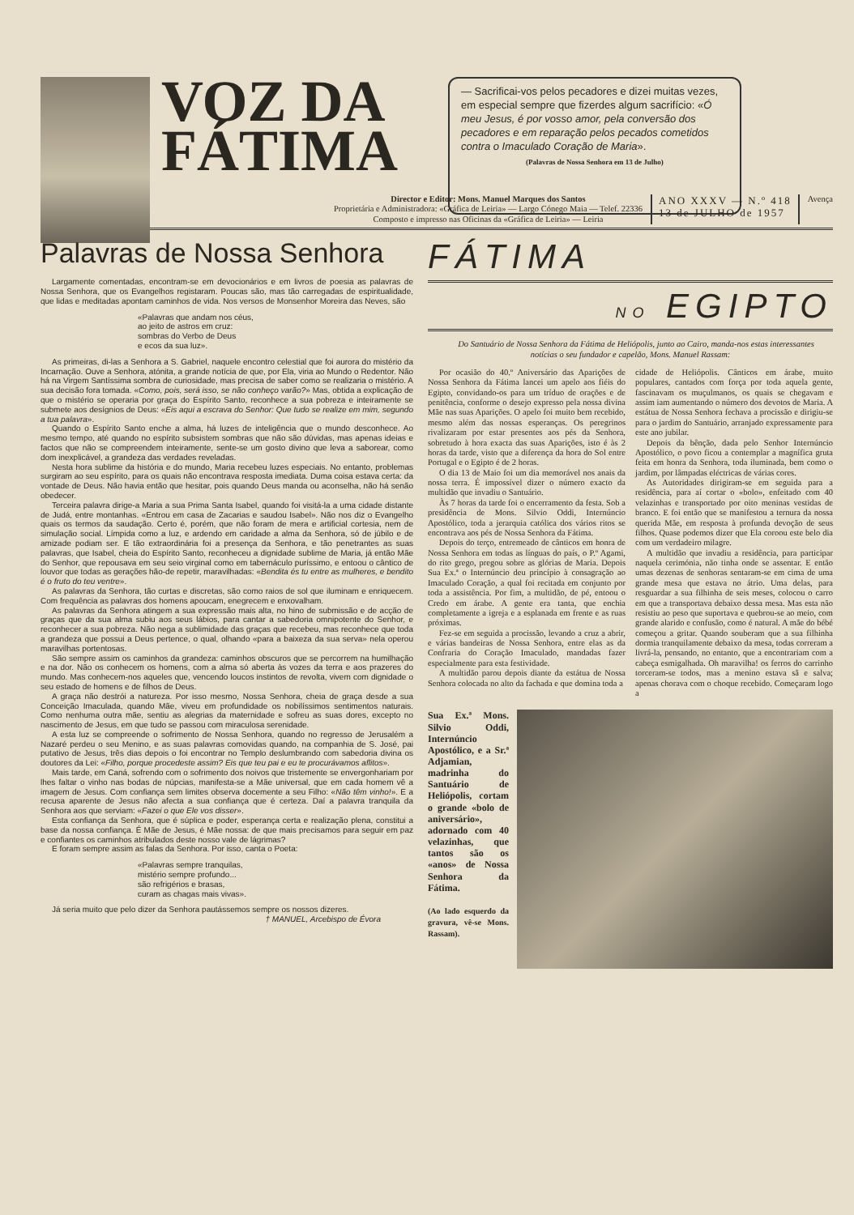VOZ DA
FÁTIMA
— Sacrificai-vos pelos pecadores e dizei muitas vezes, em especial sempre que fizerdes algum sacrifício: «Ó meu Jesus, é por vosso amor, pela conversão dos pecadores e em reparação pelos pecados cometidos contra o Imaculado Coração de Maria».
(Palavras de Nossa Senhora em 13 de Julho)
Director e Editor: Mons. Manuel Marques dos Santos
Proprietária e Administradora: «Gráfica de Leiria» — Largo Cónego Maia — Telef. 22336
Composto e impresso nas Oficinas da «Gráfica de Leiria» — Leiria
ANO XXXV — N.º 418
13 de JULHO de 1957
Avença
Palavras de Nossa Senhora
Largamente comentadas, encontram-se em devocionários e em livros de poesia as palavras de Nossa Senhora, que os Evangelhos registaram. Poucas são, mas tão carregadas de espiritualidade, que lidas e meditadas apontam caminhos de vida. Nos versos de Monsenhor Moreira das Neves, são
«Palavras que andam nos céus,
ao jeito de astros em cruz:
sombras do Verbo de Deus
e ecos da sua luz».
As primeiras, di-las a Senhora a S. Gabriel, naquele encontro celestial que foi aurora do mistério da Incarnação. Ouve a Senhora, atónita, a grande notícia de que, por Ela, viria ao Mundo o Redentor. Não há na Virgem Santíssima sombra de curiosidade, mas precisa de saber como se realizaria o mistério. A sua decisão fora tomada. «Como, pois, será isso, se não conheço varão?» Mas, obtida a explicação de que o mistério se operaria por graça do Espírito Santo, reconhece a sua pobreza e inteiramente se submete aos desígnios de Deus: «Eis aqui a escrava do Senhor: Que tudo se realize em mim, segundo a tua palavra».
Quando o Espírito Santo enche a alma, há luzes de inteligência que o mundo desconhece. Ao mesmo tempo, até quando no espírito subsistem sombras que não são dúvidas, mas apenas ideias e factos que não se compreendem inteiramente, sente-se um gosto divino que leva a saborear, como dom inexplicável, a grandeza das verdades reveladas.
Nesta hora sublime da história e do mundo, Maria recebeu luzes especiais. No entanto, problemas surgiram ao seu espírito, para os quais não encontrava resposta imediata. Duma coisa estava certa: da vontade de Deus. Não havia então que hesitar, pois quando Deus manda ou aconselha, não há senão obedecer.
Terceira palavra dirige-a Maria a sua Prima Santa Isabel, quando foi visitá-la a uma cidade distante de Judá, entre montanhas. «Entrou em casa de Zacarias e saudou Isabel». Não nos diz o Evangelho quais os termos da saudação. Certo é, porém, que não foram de mera e artificial cortesia, nem de simulação social. Límpida como a luz, e ardendo em caridade a alma da Senhora, só de júbilo e de amizade podiam ser. E tão extraordinária foi a presença da Senhora, e tão penetrantes as suas palavras, que Isabel, cheia do Espírito Santo, reconheceu a dignidade sublime de Maria, já então Mãe do Senhor, que repousava em seu seio virginal como em tabernáculo puríssimo, e entoou o cântico de louvor que todas as gerações hão-de repetir, maravilhadas: «Bendita és tu entre as mulheres, e bendito é o fruto do teu ventre».
As palavras da Senhora, tão curtas e discretas, são como raios de sol que iluminam e enriquecem. Com frequência as palavras dos homens apoucam, enegrecem e enxovalham.
As palavras da Senhora atingem a sua expressão mais alta, no hino de submissão e de acção de graças que da sua alma subiu aos seus lábios, para cantar a sabedoria omnipotente do Senhor, e reconhecer a sua pobreza. Não nega a sublimidade das graças que recebeu, mas reconhece que toda a grandeza que possui a Deus pertence, o qual, olhando «para a baixeza da sua serva» nela operou maravilhas portentosas.
São sempre assim os caminhos da grandeza: caminhos obscuros que se percorrem na humilhação e na dor. Não os conhecem os homens, com a alma só aberta às vozes da terra e aos prazeres do mundo. Mas conhecem-nos aqueles que, vencendo loucos instintos de revolta, vivem com dignidade o seu estado de homens e de filhos de Deus.
A graça não destrói a natureza. Por isso mesmo, Nossa Senhora, cheia de graça desde a sua Conceição Imaculada, quando Mãe, viveu em profundidade os nobilíssimos sentimentos naturais. Como nenhuma outra mãe, sentiu as alegrias da maternidade e sofreu as suas dores, excepto no nascimento de Jesus, em que tudo se passou com miraculosa serenidade.
A esta luz se compreende o sofrimento de Nossa Senhora, quando no regresso de Jerusalém a Nazaré perdeu o seu Menino, e as suas palavras comovidas quando, na companhia de S. José, pai putativo de Jesus, três dias depois o foi encontrar no Templo deslumbrando com sabedoria divina os doutores da Lei: «Filho, porque procedeste assim? Eis que teu pai e eu te procurávamos aflitos».
Mais tarde, em Caná, sofrendo com o sofrimento dos noivos que tristemente se envergonhariam por lhes faltar o vinho nas bodas de núpcias, manifesta-se a Mãe universal, que em cada homem vê a imagem de Jesus. Com confiança sem limites observa docemente a seu Filho: «Não têm vinho!». E a recusa aparente de Jesus não afecta a sua confiança que é certeza. Daí a palavra tranquila da Senhora aos que serviam: «Fazei o que Ele vos disser».
Esta confiança da Senhora, que é súplica e poder, esperança certa e realização plena, constitui a base da nossa confiança. É Mãe de Jesus, é Mãe nossa: de que mais precisamos para seguir em paz e confiantes os caminhos atribulados deste nosso vale de lágrimas?
E foram sempre assim as falas da Senhora. Por isso, canta o Poeta:
«Palavras sempre tranquilas,
mistério sempre profundo...
são refrigérios e brasas,
curam as chagas mais vivas».
Já seria muito que pelo dizer da Senhora pautássemos sempre os nossos dizeres.
† MANUEL, Arcebispo de Évora
FÁTIMA
NO EGIPTO
Do Santuário de Nossa Senhora da Fátima de Heliópolis, junto ao Cairo, manda-nos estas interessantes notícias o seu fundador e capelão, Mons. Manuel Rassam:
Por ocasião do 40.º Aniversário das Aparições de Nossa Senhora da Fátima lancei um apelo aos fiéis do Egipto, convidando-os para um tríduo de orações e de penitência, conforme o desejo expresso pela nossa divina Mãe nas suas Aparições. O apelo foi muito bem recebido, mesmo além das nossas esperanças. Os peregrinos rivalizaram por estar presentes aos pés da Senhora, sobretudo à hora exacta das suas Aparições, isto é às 2 horas da tarde, visto que a diferença da hora do Sol entre Portugal e o Egipto é de 2 horas.
O dia 13 de Maio foi um dia memorável nos anais da nossa terra. É impossível dizer o número exacto da multidão que invadiu o Santuário.
Às 7 horas da tarde foi o encerramento da festa. Sob a presidência de Mons. Silvio Oddi, Internúncio Apostólico, toda a jerarquia católica dos vários ritos se encontrava aos pés de Nossa Senhora da Fátima.
Depois do terço, entremeado de cânticos em honra de Nossa Senhora em todas as línguas do país, o P.º Agami, do rito grego, pregou sobre as glórias de Maria. Depois Sua Ex.ª o Internúncio deu princípio à consagração ao Imaculado Coração, a qual foi recitada em conjunto por toda a assistência. Por fim, a multidão, de pé, entoou o Credo em árabe. A gente era tanta, que enchia completamente a igreja e a esplanada em frente e as ruas próximas.
Fez-se em seguida a procissão, levando a cruz a abrir, e várias bandeiras de Nossa Senhora, entre elas as da Confraria do Coração Imaculado, mandadas fazer especialmente para esta festividade.
A multidão parou depois diante da estátua de Nossa Senhora colocada no alto da fachada e que domina toda a
cidade de Heliópolis. Cânticos em árabe, muito populares, cantados com força por toda aquela gente, fascinavam os muçulmanos, os quais se chegavam e assim iam aumentando o número dos devotos de Maria. A estátua de Nossa Senhora fechava a procissão e dirigiu-se para o jardim do Santuário, arranjado expressamente para este ano jubilar.
Depois da bênção, dada pelo Senhor Internúncio Apostólico, o povo ficou a contemplar a magnífica gruta feita em honra da Senhora, toda iluminada, bem como o jardim, por lâmpadas eléctricas de várias cores.
As Autoridades dirigiram-se em seguida para a residência, para aí cortar o «bolo», enfeitado com 40 velazinhas e transportado por oito meninas vestidas de branco. E foi então que se manifestou a ternura da nossa querida Mãe, em resposta à profunda devoção de seus filhos. Quase podemos dizer que Ela coroou este belo dia com um verdadeiro milagre.
A multidão que invadiu a residência, para participar naquela cerimónia, não tinha onde se assentar. E então umas dezenas de senhoras sentaram-se em cima de uma grande mesa que estava no átrio. Uma delas, para resguardar a sua filhinha de seis meses, colocou o carro em que a transportava debaixo dessa mesa. Mas esta não resistiu ao peso que suportava e quebrou-se ao meio, com grande alarido e confusão, como é natural. A mãe do bébé começou a gritar. Quando souberam que a sua filhinha dormia tranquilamente debaixo da mesa, todas correram a livrá-la, pensando, no entanto, que a encontrariam com a cabeça esmigalhada. Oh maravilha! os ferros do carrinho torceram-se todos, mas a menino estava sã e salva; apenas chorava com o choque recebido. Começaram logo a
Sua Ex.ª Mons. Silvio Oddi, Internúncio Apostólico, e a Sr.ª Adjamian, madrinha do Santuário de Heliópolis, cortam o grande «bolo de aniversário», adornado com 40 velazinhas, que tantos são os «anos» de Nossa Senhora da Fátima.
(Ao lado esquerdo da gravura, vê-se Mons. Rassam).